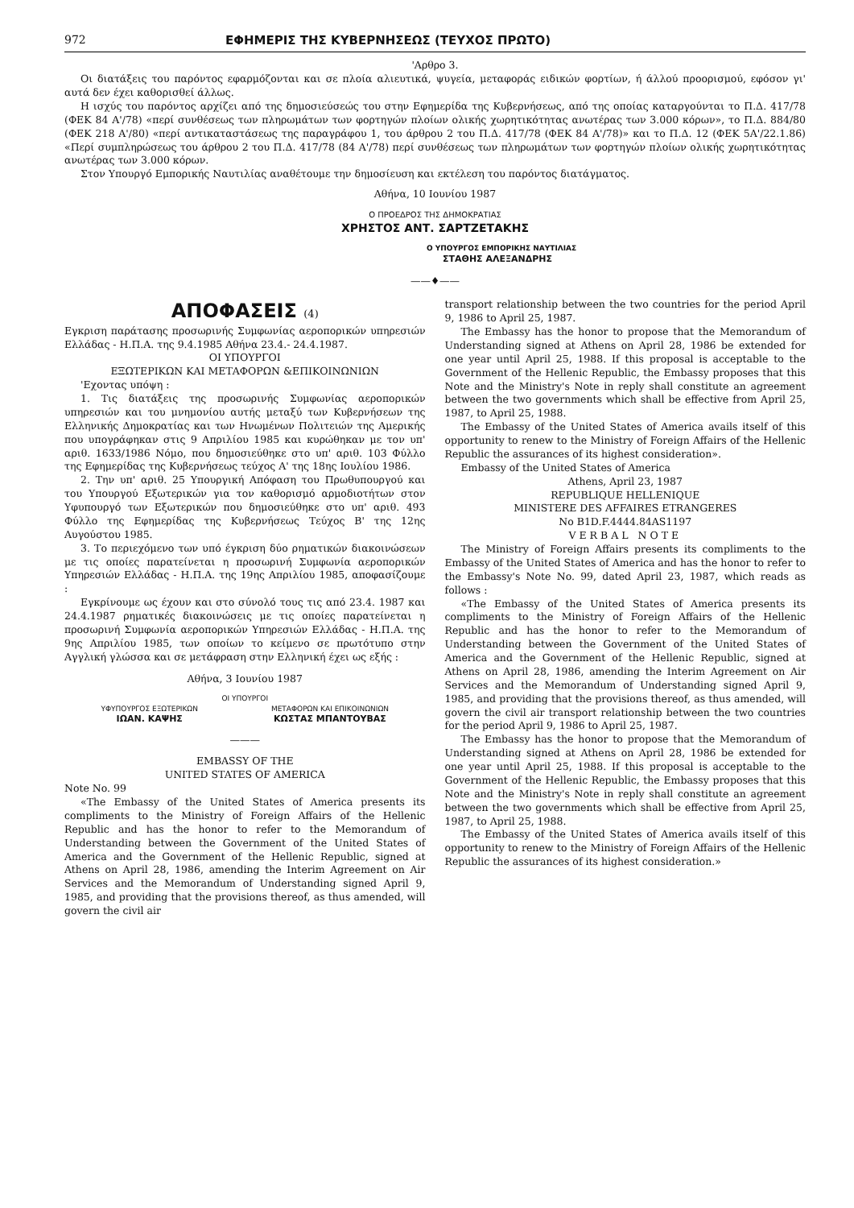972 ΕΦΗΜΕΡΙΣ ΤΗΣ ΚΥΒΕΡΝΗΣΕΩΣ (ΤΕΥΧΟΣ ΠΡΩΤΟ)
'Αρθρο 3.
Οι διατάξεις του παρόντος εφαρμόζονται και σε πλοία αλιευτικά, ψυγεία, μεταφοράς ειδικών φορτίων, ή άλλού προορισμού, εφόσον γι' αυτά δεν έχει καθορισθεί άλλως.
Η ισχύς του παρόντος αρχίζει από της δημοσιεύσεώς του στην Εφημερίδα της Κυβερνήσεως, από της οποίας καταργούνται το Π.Δ. 417/78 (ΦΕΚ 84 Α'/78) «περί συνθέσεως των πληρωμάτων των φορτηγών πλοίων ολικής χωρητικότητας ανωτέρας των 3.000 κόρων», το Π.Δ. 884/80 (ΦΕΚ 218 Α'/80) «περί αντικαταστάσεως της παραγράφου 1, του άρθρου 2 του Π.Δ. 417/78 (ΦΕΚ 84 Α'/78)» και το Π.Δ. 12 (ΦΕΚ 5Α'/22.1.86) «Περί συμπληρώσεως του άρθρου 2 του Π.Δ. 417/78 (84 Α'/78) περί συνθέσεως των πληρωμάτων των φορτηγών πλοίων ολικής χωρητικότητας ανωτέρας των 3.000 κόρων.
Στον Υπουργό Εμπορικής Ναυτιλίας αναθέτουμε την δημοσίευση και εκτέλεση του παρόντος διατάγματος.
Αθήνα, 10 Ιουνίου 1987
Ο ΠΡΟΕΔΡΟΣ ΤΗΣ ΔΗΜΟΚΡΑΤΙΑΣ
ΧΡΗΣΤΟΣ ΑΝΤ. ΣΑΡΤΖΕΤΑΚΗΣ
Ο ΥΠΟΥΡΓΟΣ ΕΜΠΟΡΙΚΗΣ ΝΑΥΤΙΛΙΑΣ
ΣΤΑΘΗΣ ΑΛΕΞΑΝΔΡΗΣ
——♦——
ΑΠΟΦΑΣΕΙΣ (4)
Εγκριση παράτασης προσωρινής Συμφωνίας αεροπορικών υπηρεσιών Ελλάδας - Η.Π.Α. της 9.4.1985 Αθήνα 23.4.- 24.4.1987.
ΟΙ ΥΠΟΥΡΓΟΙ
ΕΞΩΤΕΡΙΚΩΝ ΚΑΙ ΜΕΤΑΦΟΡΩΝ &ΕΠΙΚΟΙΝΩΝΙΩΝ
'Εχοντας υπόψη :
1. Τις διατάξεις της προσωρινής Συμφωνίας αεροπορικών υπηρεσιών και του μνημονίου αυτής μεταξύ των Κυβερνήσεων της Ελληνικής Δημοκρατίας και των Ηνωμένων Πολιτειών της Αμερικής που υπογράφηκαν στις 9 Απριλίου 1985 και κυρώθηκαν με τον υπ' αριθ. 1633/1986 Νόμο, που δημοσιεύθηκε στο υπ' αριθ. 103 Φύλλο της Εφημερίδας της Κυβερνήσεως τεύχος Α' της 18ης Ιουλίου 1986.
2. Την υπ' αριθ. 25 Υπουργική Απόφαση του Πρωθυπουργού και του Υπουργού Εξωτερικών για τον καθορισμό αρμοδιοτήτων στον Υφυπουργό των Εξωτερικών που δημοσιεύθηκε στο υπ' αριθ. 493 Φύλλο της Εφημερίδας της Κυβερνήσεως Τεύχος Β' της 12ης Αυγούστου 1985.
3. Το περιεχόμενο των υπό έγκριση δύο ρηματικών διακοινώσεων με τις οποίες παρατείνεται η προσωρινή Συμφωνία αεροπορικών Υπηρεσιών Ελλάδας - Η.Π.Α. της 19ης Απριλίου 1985, αποφασίζουμε :
Εγκρίνουμε ως έχουν και στο σύνολό τους τις από 23.4. 1987 και 24.4.1987 ρηματικές διακοινώσεις με τις οποίες παρατείνεται η προσωρινή Συμφωνία αεροπορικών Υπηρεσιών Ελλάδας - Η.Π.Α. της 9ης Απριλίου 1985, των οποίων το κείμενο σε πρωτότυπο στην Αγγλική γλώσσα και σε μετάφραση στην Ελληνική έχει ως εξής :
Αθήνα, 3 Ιουνίου 1987
ΟΙ ΥΠΟΥΡΓΟΙ
ΥΦΥΠΟΥΡΓΟΣ ΕΞΩΤΕΡΙΚΩΝ
ΙΩΑΝ. ΚΑΨΗΣ
ΜΕΤΑΦΟΡΩΝ ΚΑΙ ΕΠΙΚΟΙΝΩΝΙΩΝ
ΚΩΣΤΑΣ ΜΠΑΝΤΟΥΒΑΣ
———
EMBASSY OF THE
UNITED STATES OF AMERICA
Note No. 99
«The Embassy of the United States of America presents its compliments to the Ministry of Foreign Affairs of the Hellenic Republic and has the honor to refer to the Memorandum of Understanding between the Government of the United States of America and the Government of the Hellenic Republic, signed at Athens on April 28, 1986, amending the Interim Agreement on Air Services and the Memorandum of Understanding signed April 9, 1985, and providing that the provisions thereof, as thus amended, will govern the civil air
transport relationship between the two countries for the period April 9, 1986 to April 25, 1987.
The Embassy has the honor to propose that the Memorandum of Understanding signed at Athens on April 28, 1986 be extended for one year until April 25, 1988. If this proposal is acceptable to the Government of the Hellenic Republic, the Embassy proposes that this Note and the Ministry's Note in reply shall constitute an agreement between the two governments which shall be effective from April 25, 1987, to April 25, 1988.
The Embassy of the United States of America avails itself of this opportunity to renew to the Ministry of Foreign Affairs of the Hellenic Republic the assurances of its highest consideration».
Embassy of the United States of America
Athens, April 23, 1987
REPUBLIQUE HELLENIQUE
MINISTERE DES AFFAIRES ETRANGERES
No B1D.F.4444.84AS1197
VERBAL NOTE
The Ministry of Foreign Affairs presents its compliments to the Embassy of the United States of America and has the honor to refer to the Embassy's Note No. 99, dated April 23, 1987, which reads as follows :
«The Embassy of the United States of America presents its compliments to the Ministry of Foreign Affairs of the Hellenic Republic and has the honor to refer to the Memorandum of Understanding between the Government of the United States of America and the Government of the Hellenic Republic, signed at Athens on April 28, 1986, amending the Interim Agreement on Air Services and the Memorandum of Understanding signed April 9, 1985, and providing that the provisions thereof, as thus amended, will govern the civil air transport relationship between the two countries for the period April 9, 1986 to April 25, 1987.
The Embassy has the honor to propose that the Memorandum of Understanding signed at Athens on April 28, 1986 be extended for one year until April 25, 1988. If this proposal is acceptable to the Government of the Hellenic Republic, the Embassy proposes that this Note and the Ministry's Note in reply shall constitute an agreement between the two governments which shall be effective from April 25, 1987, to April 25, 1988.
The Embassy of the United States of America avails itself of this opportunity to renew to the Ministry of Foreign Affairs of the Hellenic Republic the assurances of its highest consideration.»